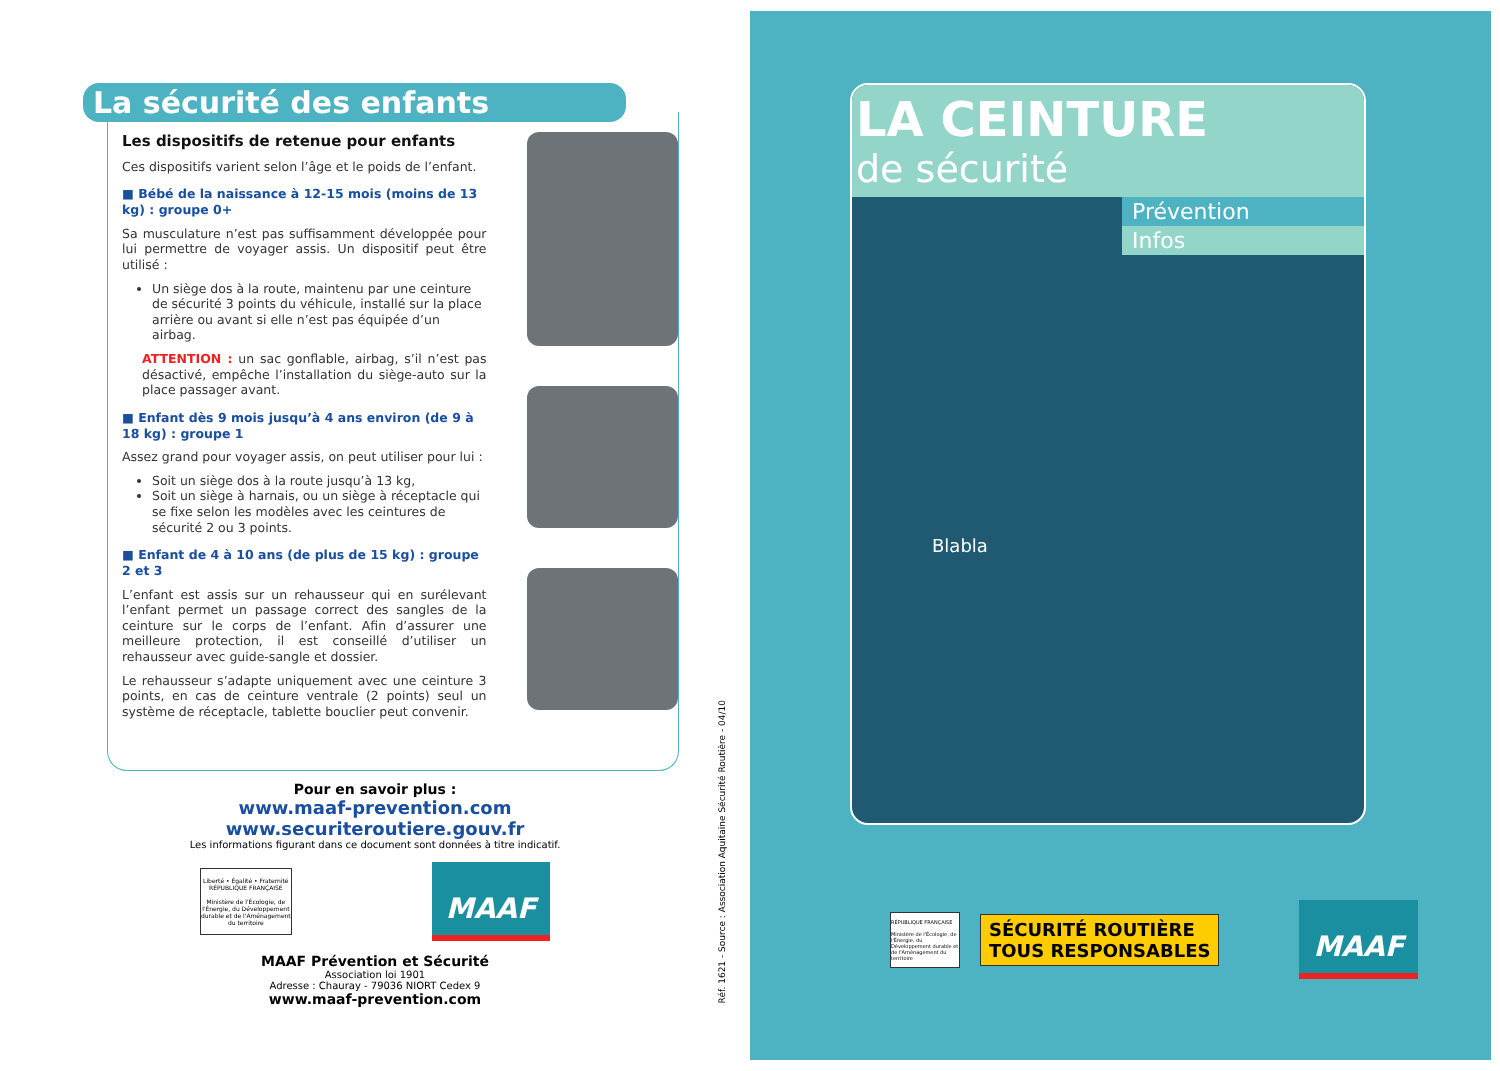La sécurité des enfants
Les dispositifs de retenue pour enfants
Ces dispositifs varient selon l’âge et le poids de l’enfant.
■ Bébé de la naissance à 12-15 mois (moins de 13 kg) : groupe 0+
Sa musculature n’est pas suffisamment développée pour lui permettre de voyager assis. Un dispositif peut être utilisé :
Un siège dos à la route, maintenu par une ceinture de sécurité 3 points du véhicule, installé sur la place arrière ou avant si elle n’est pas équipée d’un airbag.
ATTENTION : un sac gonflable, airbag, s’il n’est pas désactivé, empêche l’installation du siège-auto sur la place passager avant.
■ Enfant dès 9 mois jusqu’à 4 ans environ (de 9 à 18 kg) : groupe 1
Assez grand pour voyager assis, on peut utiliser pour lui :
Soit un siège dos à la route jusqu’à 13 kg,
Soit un siège à harnais, ou un siège à réceptacle qui se fixe selon les modèles avec les ceintures de sécurité 2 ou 3 points.
■ Enfant de 4 à 10 ans (de plus de 15 kg) : groupe 2 et 3
L’enfant est assis sur un rehausseur qui en surélevant l’enfant permet un passage correct des sangles de la ceinture sur le corps de l’enfant. Afin d’assurer une meilleure protection, il est conseillé d’utiliser un rehausseur avec guide-sangle et dossier.
Le rehausseur s’adapte uniquement avec une ceinture 3 points, en cas de ceinture ventrale (2 points) seul un système de réceptacle, tablette bouclier peut convenir.
Pour en savoir plus :
www.maaf-prevention.com
www.securiteroutiere.gouv.fr
Les informations figurant dans ce document sont données à titre indicatif.
Liberté • Égalité • Fraternité
RÉPUBLIQUE FRANÇAISE
Ministère de l'Écologie, de l'Énergie, du Développement durable et de l'Aménagement du territoire
MAAF
MAAF Prévention et Sécurité
Association loi 1901
Adresse : Chauray - 79036 NIORT Cedex 9
www.maaf-prevention.com
Réf. 1621 - Source : Association Aquitaine Sécurité Routière - 04/10
LA CEINTURE
de sécurité
Prévention
Infos
Blabla
RÉPUBLIQUE FRANÇAISE
Ministère de l'Écologie, de l'Énergie, du Développement durable et de l'Aménagement du territoire
SÉCURITÉ ROUTIÈRE
TOUS RESPONSABLES
MAAF